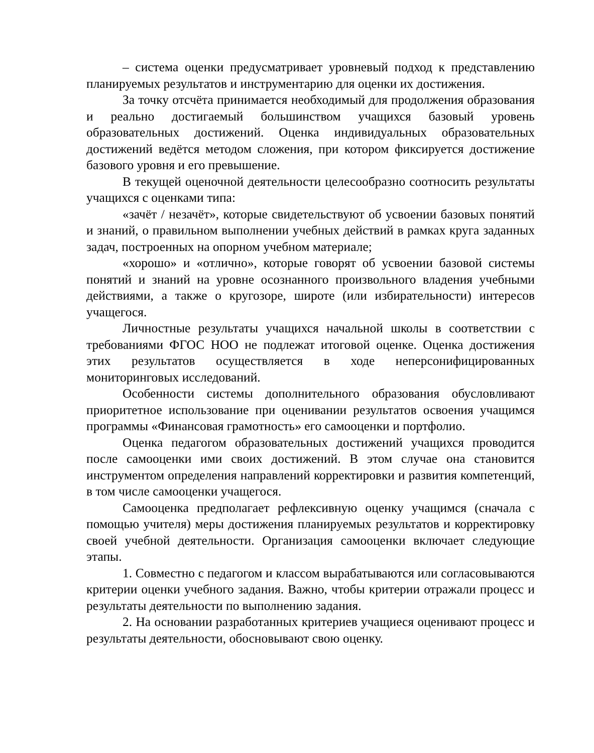– система оценки предусматривает уровневый подход к представлению планируемых результатов и инструментарию для оценки их достижения.
За точку отсчёта принимается необходимый для продолжения образования и реально достигаемый большинством учащихся базовый уровень образовательных достижений. Оценка индивидуальных образовательных достижений ведётся методом сложения, при котором фиксируется достижение базового уровня и его превышение.
В текущей оценочной деятельности целесообразно соотносить результаты учащихся с оценками типа:
«зачёт / незачёт», которые свидетельствуют об усвоении базовых понятий и знаний, о правильном выполнении учебных действий в рамках круга заданных задач, построенных на опорном учебном материале;
«хорошо» и «отлично», которые говорят об усвоении базовой системы понятий и знаний на уровне осознанного произвольного владения учебными действиями, а также о кругозоре, широте (или избирательности) интересов учащегося.
Личностные результаты учащихся начальной школы в соответствии с требованиями ФГОС НОО не подлежат итоговой оценке. Оценка достижения этих результатов осуществляется в ходе неперсонифицированных мониторинговых исследований.
Особенности системы дополнительного образования обусловливают приоритетное использование при оценивании результатов освоения учащимся программы «Финансовая грамотность» его самооценки и портфолио.
Оценка педагогом образовательных достижений учащихся проводится после самооценки ими своих достижений. В этом случае она становится инструментом определения направлений корректировки и развития компетенций, в том числе самооценки учащегося.
Самооценка предполагает рефлексивную оценку учащимся (сначала с помощью учителя) меры достижения планируемых результатов и корректировку своей учебной деятельности. Организация самооценки включает следующие этапы.
1. Совместно с педагогом и классом вырабатываются или согласовываются критерии оценки учебного задания. Важно, чтобы критерии отражали процесс и результаты деятельности по выполнению задания.
2. На основании разработанных критериев учащиеся оценивают процесс и результаты деятельности, обосновывают свою оценку.